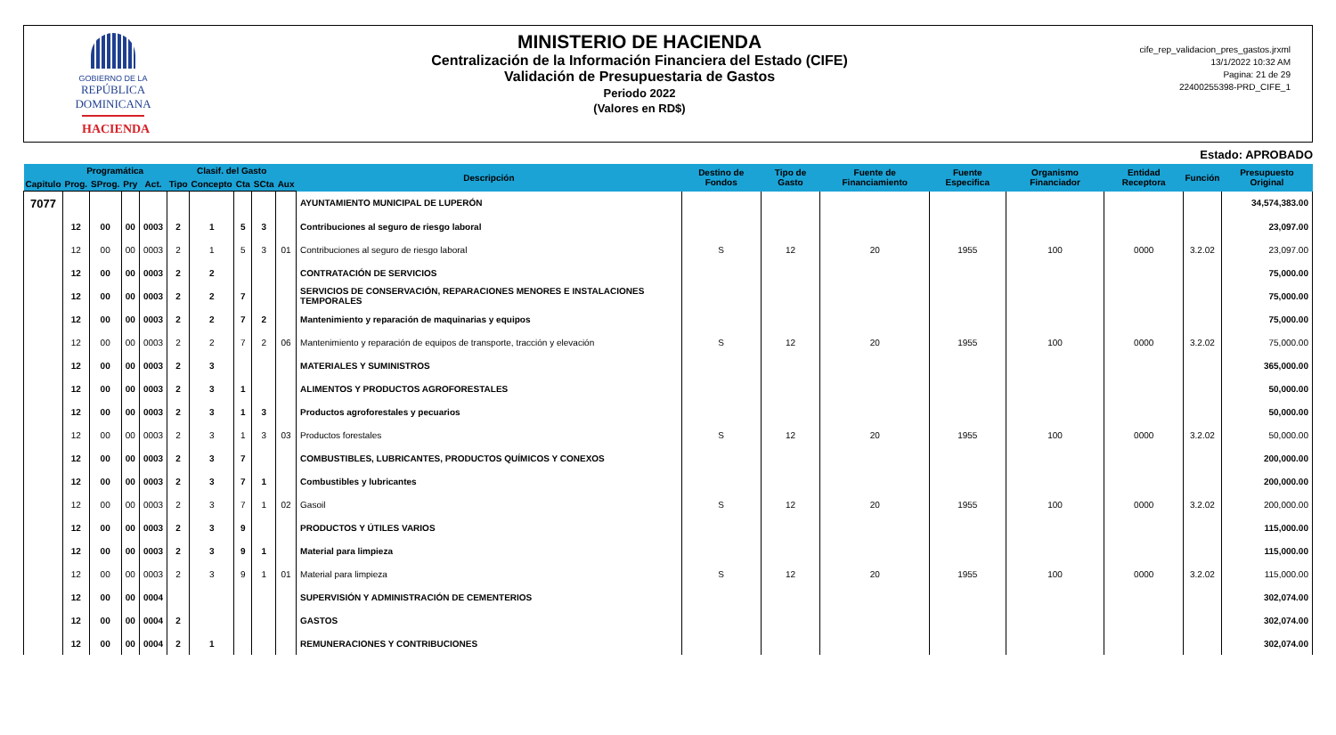GOBIERNO DE LA
REPÚBLICA
DOMINICANA
HACIENDA
MINISTERIO DE HACIENDA
Centralización de la Información Financiera del Estado (CIFE)
Validación de Presupuestaria de Gastos
Periodo 2022
(Valores en RD$)
cife_rep_validacion_pres_gastos.jrxml
13/1/2022 10:32 AM
Pagina: 21 de 29
22400255398-PRD_CIFE_1
Estado: APROBADO
| | Programática | | | | Clasif. del Gasto | | | | | Descripción | Destino de Fondos | Tipo de Gasto | Fuente de Financiamiento | Fuente Especifica | Organismo Financiador | Entidad Receptora | Función | Presupuesto Original |
| --- | --- | --- | --- | --- | --- | --- | --- | --- | --- | --- | --- | --- | --- | --- | --- | --- | --- | --- |
| Capitulo | Prog. | SProg. | Pry | Act. | Tipo | Concepto | Cta | SCta | Aux | | | | | | | | | |
| 7077 | | | | | | | | | | AYUNTAMIENTO MUNICIPAL DE LUPERÓN | | | | | | | | 34,574,383.00 |
| | 12 | 00 | 00 | 0003 | 2 | 1 | 5 | 3 | | Contribuciones al seguro de riesgo laboral | | | | | | | | 23,097.00 |
| | 12 | 00 | 00 | 0003 | 2 | 1 | 5 | 3 | 01 | Contribuciones al seguro de riesgo laboral | S | 12 | 20 | 1955 | 100 | 0000 | 3.2.02 | 23,097.00 |
| | 12 | 00 | 00 | 0003 | 2 | 2 | | | | CONTRATACIÓN DE SERVICIOS | | | | | | | | 75,000.00 |
| | 12 | 00 | 00 | 0003 | 2 | 2 | 7 | | | SERVICIOS DE CONSERVACIÓN, REPARACIONES MENORES E INSTALACIONES TEMPORALES | | | | | | | | 75,000.00 |
| | 12 | 00 | 00 | 0003 | 2 | 2 | 7 | 2 | | Mantenimiento y reparación de maquinarias y equipos | | | | | | | | 75,000.00 |
| | 12 | 00 | 00 | 0003 | 2 | 2 | 7 | 2 | 06 | Mantenimiento y reparación de equipos de transporte, tracción y elevación | S | 12 | 20 | 1955 | 100 | 0000 | 3.2.02 | 75,000.00 |
| | 12 | 00 | 00 | 0003 | 2 | 3 | | | | MATERIALES Y SUMINISTROS | | | | | | | | 365,000.00 |
| | 12 | 00 | 00 | 0003 | 2 | 3 | 1 | | | ALIMENTOS Y PRODUCTOS AGROFORESTALES | | | | | | | | 50,000.00 |
| | 12 | 00 | 00 | 0003 | 2 | 3 | 1 | 3 | | Productos agroforestales y pecuarios | | | | | | | | 50,000.00 |
| | 12 | 00 | 00 | 0003 | 2 | 3 | 1 | 3 | 03 | Productos forestales | S | 12 | 20 | 1955 | 100 | 0000 | 3.2.02 | 50,000.00 |
| | 12 | 00 | 00 | 0003 | 2 | 3 | 7 | | | COMBUSTIBLES, LUBRICANTES, PRODUCTOS QUÍMICOS Y CONEXOS | | | | | | | | 200,000.00 |
| | 12 | 00 | 00 | 0003 | 2 | 3 | 7 | 1 | | Combustibles y lubricantes | | | | | | | | 200,000.00 |
| | 12 | 00 | 00 | 0003 | 2 | 3 | 7 | 1 | 02 | Gasoil | S | 12 | 20 | 1955 | 100 | 0000 | 3.2.02 | 200,000.00 |
| | 12 | 00 | 00 | 0003 | 2 | 3 | 9 | | | PRODUCTOS Y ÚTILES VARIOS | | | | | | | | 115,000.00 |
| | 12 | 00 | 00 | 0003 | 2 | 3 | 9 | 1 | | Material para limpieza | | | | | | | | 115,000.00 |
| | 12 | 00 | 00 | 0003 | 2 | 3 | 9 | 1 | 01 | Material para limpieza | S | 12 | 20 | 1955 | 100 | 0000 | 3.2.02 | 115,000.00 |
| | 12 | 00 | 00 | 0004 | | | | | | SUPERVISIÓN Y ADMINISTRACIÓN DE CEMENTERIOS | | | | | | | | 302,074.00 |
| | 12 | 00 | 00 | 0004 | 2 | | | | | GASTOS | | | | | | | | 302,074.00 |
| | 12 | 00 | 00 | 0004 | 2 | 1 | | | | REMUNERACIONES Y CONTRIBUCIONES | | | | | | | | 302,074.00 |